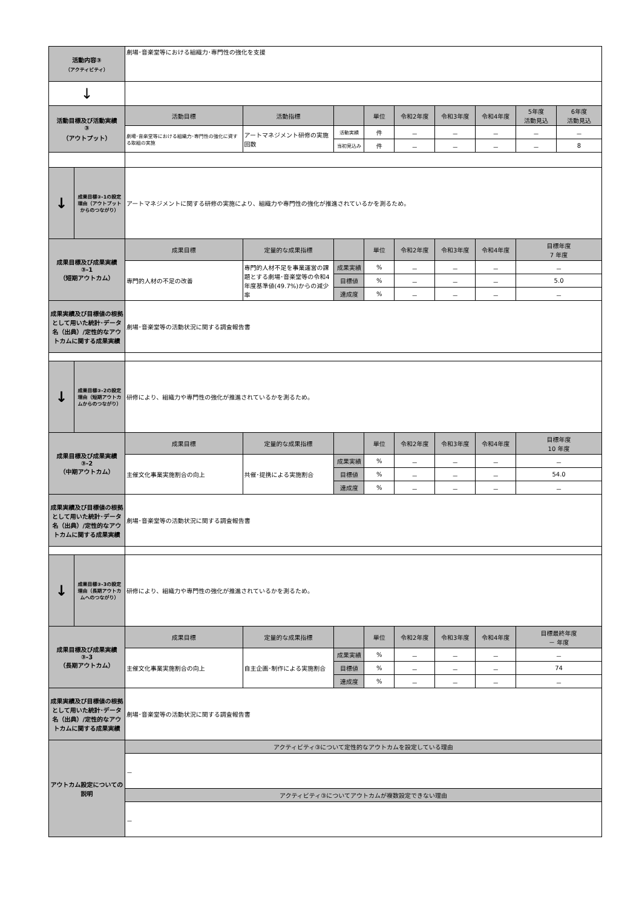| 活動内容③ （アクティビティ） | | 劇場･音楽堂等における組織力･専門性の強化を支援 | | | | | | | | |
| ↓ | | | | | | | | | | |
| 活動目標及び活動実績 ③ （アウトプット） | | 活動目標 | 活動指標 | | 単位 | 令和2年度 | 令和3年度 | 令和4年度 | 5年度 活動見込 | 6年度 活動見込 |
| | | 劇場･音楽堂等における組織力･専門性の強化に資する取組の実施 | アートマネジメント研修の実施回数 | 活動実績 | 件 | － | － | － | － | － |
| | | | | 当初見込み | 件 | － | － | － | － | 8 |
| ↓ | 成果目標③-1の設定理由（アウトプットからのつながり） | アートマネジメントに関する研修の実施により、組織力や専門性の強化が推進されているかを測るため。 | | | | | | | | |
| 成果目標及び成果実績 ③-1 （短期アウトカム） | | 成果目標 | 定量的な成果指標 | | 単位 | 令和2年度 | 令和3年度 | 令和4年度 | 目標年度 7 年度 | |
| | | 専門的人材の不足の改善 | 専門的人材不足を事業運営の課題とする劇場･音楽堂等の令和4年度基準値(49.7%)からの減少率 | 成果実績 | % | － | － | － | － | |
| | | | | 目標値 | % | － | － | － | 5.0 | |
| | | | | 達成度 | % | － | － | － | － | |
| 成果実績及び目標値の根拠として用いた統計･データ名（出典）/定性的なアウトカムに関する成果実績 | | 劇場･音楽堂等の活動状況に関する調査報告書 | | | | | | | | |
| ↓ | 成果目標③-2の設定理由（短期アウトカムからのつながり） | 研修により、組織力や専門性の強化が推進されているかを測るため。 | | | | | | | | |
| 成果目標及び成果実績 ③-2 （中期アウトカム） | | 成果目標 | 定量的な成果指標 | | 単位 | 令和2年度 | 令和3年度 | 令和4年度 | 目標年度 10 年度 | |
| | | 主催文化事業実施割合の向上 | 共催･提携による実施割合 | 成果実績 | % | － | － | － | － | |
| | | | | 目標値 | % | － | － | － | 54.0 | |
| | | | | 達成度 | % | － | － | － | － | |
| 成果実績及び目標値の根拠として用いた統計･データ名（出典）/定性的なアウトカムに関する成果実績 | | 劇場･音楽堂等の活動状況に関する調査報告書 | | | | | | | | |
| ↓ | 成果目標③-3の設定理由（長期アウトカムへのつながり） | 研修により、組織力や専門性の強化が推進されているかを測るため。 | | | | | | | | |
| 成果目標及び成果実績 ③-3 （長期アウトカム） | | 成果目標 | 定量的な成果指標 | | 単位 | 令和2年度 | 令和3年度 | 令和4年度 | 目標最終年度 － 年度 | |
| | | 主催文化事業実施割合の向上 | 自主企画･制作による実施割合 | 成果実績 | % | － | － | － | － | |
| | | | | 目標値 | % | － | － | － | 74 | |
| | | | | 達成度 | % | － | － | － | － | |
| 成果実績及び目標値の根拠として用いた統計･データ名（出典）/定性的なアウトカムに関する成果実績 | | 劇場･音楽堂等の活動状況に関する調査報告書 | | | | | | | | |
| アウトカム設定についての説明 | | アクティビティ③について定性的なアウトカムを設定している理由 | | | | | | | | |
| | | － | | | | | | | | |
| | | アクティビティ③についてアウトカムが複数設定できない理由 | | | | | | | | |
| | | － | | | | | | | | |